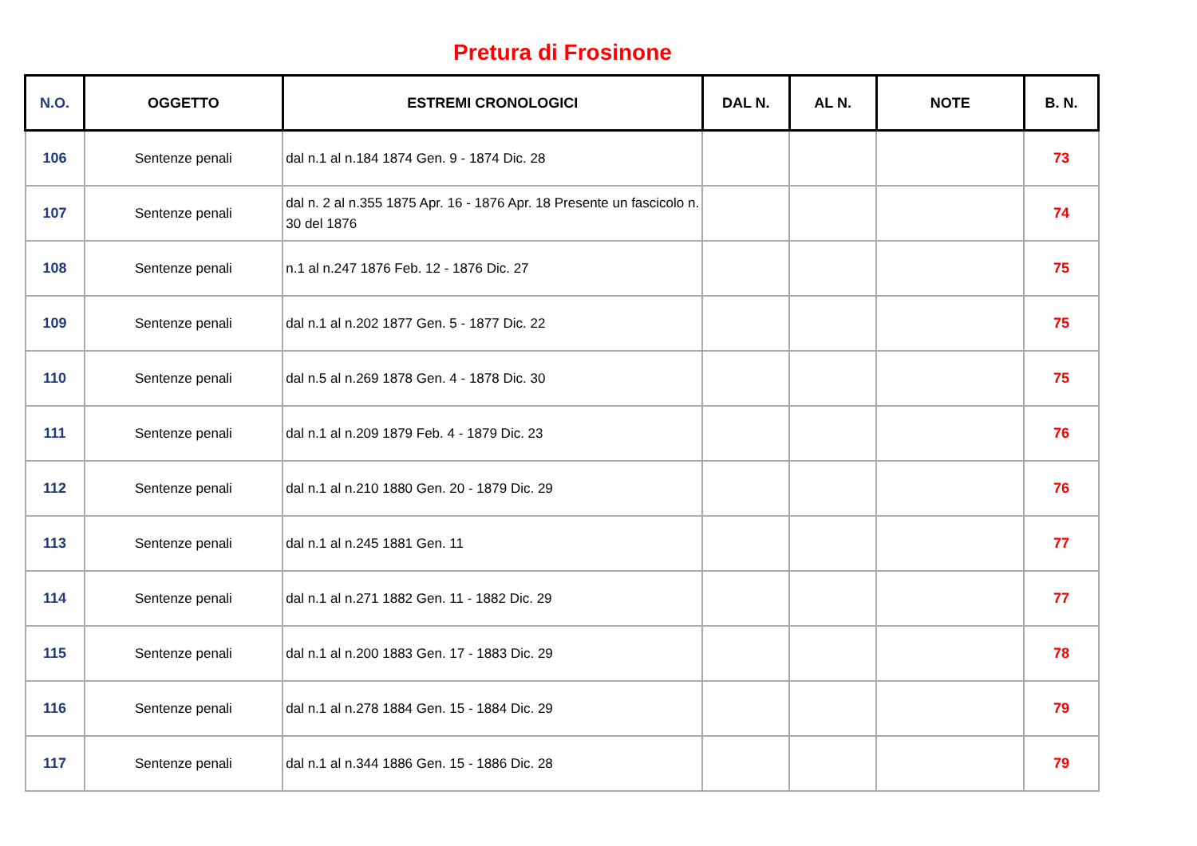Pretura di Frosinone
| N.O. | OGGETTO | ESTREMI CRONOLOGICI | DAL N. | AL N. | NOTE | B. N. |
| --- | --- | --- | --- | --- | --- | --- |
| 106 | Sentenze penali | dal n.1 al n.184 1874 Gen. 9 - 1874 Dic. 28 | | | | 73 |
| 107 | Sentenze penali | dal n. 2 al n.355 1875 Apr. 16 - 1876 Apr. 18 Presente un fascicolo n. 30 del 1876 | | | | 74 |
| 108 | Sentenze penali | n.1 al n.247 1876 Feb. 12 - 1876 Dic. 27 | | | | 75 |
| 109 | Sentenze penali | dal n.1 al n.202 1877 Gen. 5 - 1877 Dic. 22 | | | | 75 |
| 110 | Sentenze penali | dal n.5 al n.269 1878 Gen. 4 - 1878 Dic. 30 | | | | 75 |
| 111 | Sentenze penali | dal n.1 al n.209 1879 Feb. 4 - 1879 Dic. 23 | | | | 76 |
| 112 | Sentenze penali | dal n.1 al n.210 1880 Gen. 20 - 1879 Dic. 29 | | | | 76 |
| 113 | Sentenze penali | dal n.1 al n.245 1881 Gen. 11 | | | | 77 |
| 114 | Sentenze penali | dal n.1 al n.271 1882 Gen. 11 - 1882 Dic. 29 | | | | 77 |
| 115 | Sentenze penali | dal n.1 al n.200 1883 Gen. 17 - 1883 Dic. 29 | | | | 78 |
| 116 | Sentenze penali | dal n.1 al n.278 1884 Gen. 15 - 1884 Dic. 29 | | | | 79 |
| 117 | Sentenze penali | dal n.1 al n.344 1886 Gen. 15 - 1886 Dic. 28 | | | | 79 |